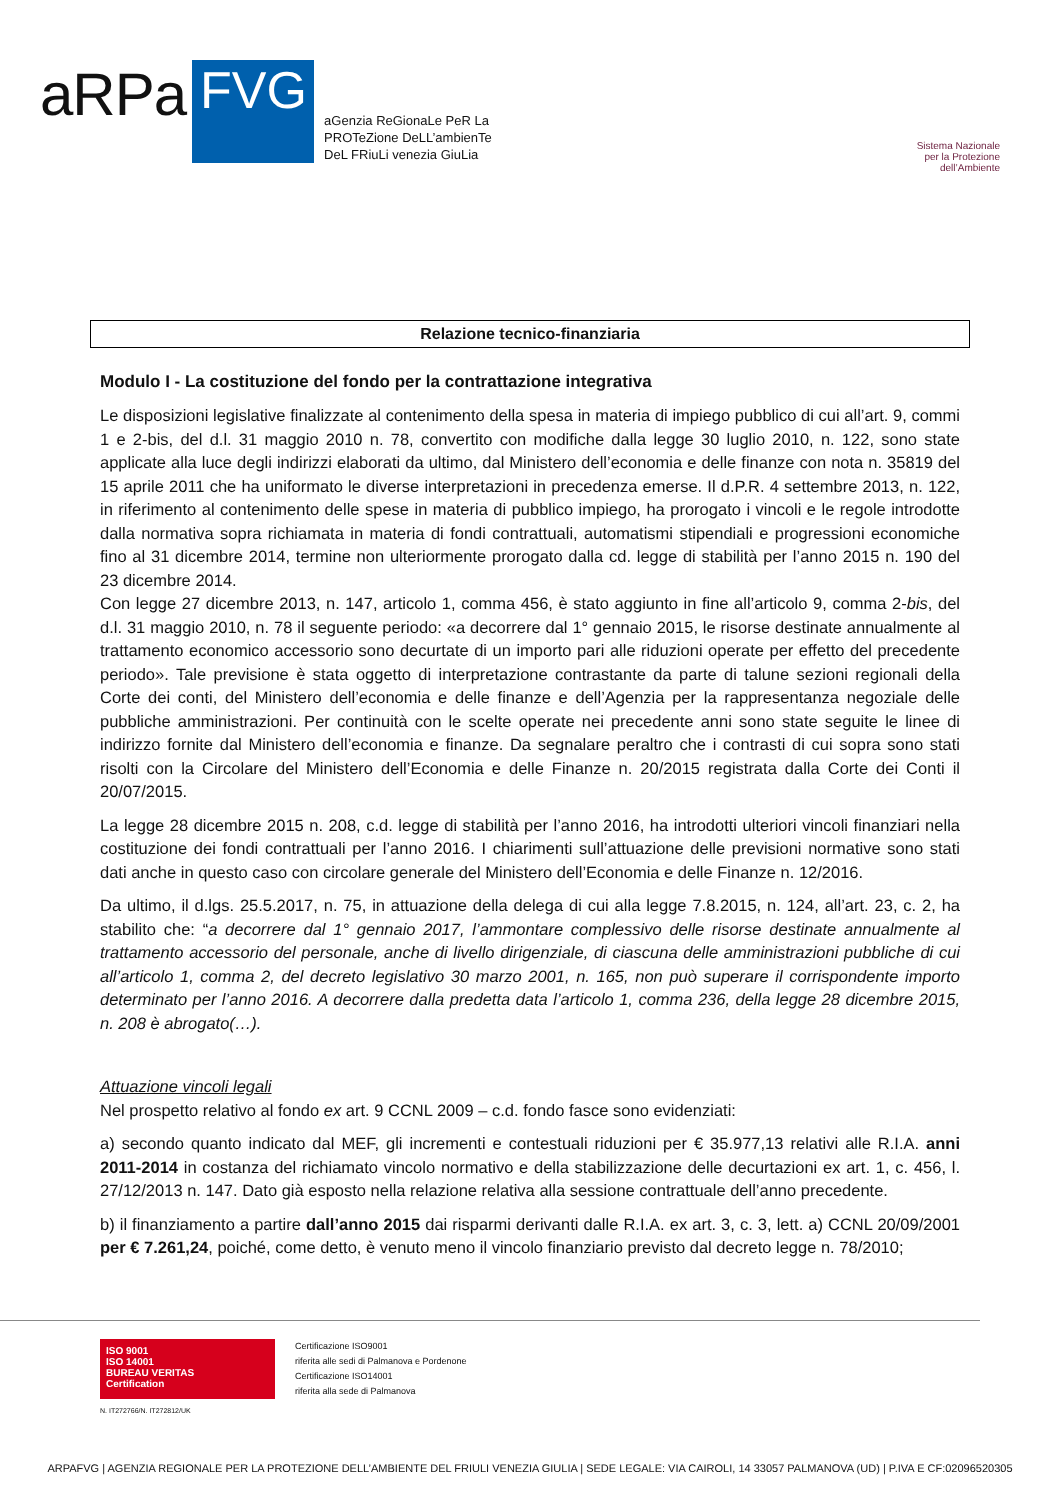aRPa
FVG
aGenzia ReGionaLe PeR La
PROTeZione DeLL’ambienTe
DeL FRiuLi venezia GiuLia
Sistema Nazionale
per la Protezione
dell’Ambiente
Relazione tecnico-finanziaria
Modulo I - La costituzione del fondo per la contrattazione integrativa
Le disposizioni legislative finalizzate al contenimento della spesa in materia di impiego pubblico di cui all’art. 9, commi 1 e 2-bis, del d.l. 31 maggio 2010 n. 78, convertito con modifiche dalla legge 30 luglio 2010, n. 122, sono state applicate alla luce degli indirizzi elaborati da ultimo, dal Ministero dell’economia e delle finanze con nota n. 35819 del 15 aprile 2011 che ha uniformato le diverse interpretazioni in precedenza emerse. Il d.P.R. 4 settembre 2013, n. 122, in riferimento al contenimento delle spese in materia di pubblico impiego, ha prorogato i vincoli e le regole introdotte dalla normativa sopra richiamata in materia di fondi contrattuali, automatismi stipendiali e progressioni economiche fino al 31 dicembre 2014, termine non ulteriormente prorogato dalla cd. legge di stabilità per l’anno 2015 n. 190 del 23 dicembre 2014.
Con legge 27 dicembre 2013, n. 147, articolo 1, comma 456, è stato aggiunto in fine all’articolo 9, comma 2-bis, del d.l. 31 maggio 2010, n. 78 il seguente periodo: «a decorrere dal 1° gennaio 2015, le risorse destinate annualmente al trattamento economico accessorio sono decurtate di un importo pari alle riduzioni operate per effetto del precedente periodo». Tale previsione è stata oggetto di interpretazione contrastante da parte di talune sezioni regionali della Corte dei conti, del Ministero dell’economia e delle finanze e dell’Agenzia per la rappresentanza negoziale delle pubbliche amministrazioni. Per continuità con le scelte operate nei precedente anni sono state seguite le linee di indirizzo fornite dal Ministero dell’economia e finanze. Da segnalare peraltro che i contrasti di cui sopra sono stati risolti con la Circolare del Ministero dell’Economia e delle Finanze n. 20/2015 registrata dalla Corte dei Conti il 20/07/2015.
La legge 28 dicembre 2015 n. 208, c.d. legge di stabilità per l’anno 2016, ha introdotti ulteriori vincoli finanziari nella costituzione dei fondi contrattuali per l’anno 2016. I chiarimenti sull’attuazione delle previsioni normative sono stati dati anche in questo caso con circolare generale del Ministero dell’Economia e delle Finanze n. 12/2016.
Da ultimo, il d.lgs. 25.5.2017, n. 75, in attuazione della delega di cui alla legge 7.8.2015, n. 124, all’art. 23, c. 2, ha stabilito che: “a decorrere dal 1° gennaio 2017, l’ammontare complessivo delle risorse destinate annualmente al trattamento accessorio del personale, anche di livello dirigenziale, di ciascuna delle amministrazioni pubbliche di cui all’articolo 1, comma 2, del decreto legislativo 30 marzo 2001, n. 165, non può superare il corrispondente importo determinato per l’anno 2016. A decorrere dalla predetta data l’articolo 1, comma 236, della legge 28 dicembre 2015, n. 208 è abrogato(…).
Attuazione vincoli legali
Nel prospetto relativo al fondo ex art. 9 CCNL 2009 – c.d. fondo fasce sono evidenziati:
a) secondo quanto indicato dal MEF, gli incrementi e contestuali riduzioni per € 35.977,13 relativi alle R.I.A. anni 2011-2014 in costanza del richiamato vincolo normativo e della stabilizzazione delle decurtazioni ex art. 1, c. 456, l. 27/12/2013 n. 147. Dato già esposto nella relazione relativa alla sessione contrattuale dell’anno precedente.
b) il finanziamento a partire dall’anno 2015 dai risparmi derivanti dalle R.I.A. ex art. 3, c. 3, lett. a) CCNL 20/09/2001 per € 7.261,24, poiché, come detto, è venuto meno il vincolo finanziario previsto dal decreto legge n. 78/2010;
ISO 9001
ISO 14001
BUREAU VERITAS
Certification
N. IT272766/N. IT272812/UK
Certificazione ISO9001
riferita alle sedi di Palmanova e Pordenone
Certificazione ISO14001
riferita alla sede di Palmanova
ARPAFVG | AGENZIA REGIONALE PER LA PROTEZIONE DELL’AMBIENTE DEL FRIULI VENEZIA GIULIA | SEDE LEGALE: VIA CAIROLI, 14 33057 PALMANOVA (UD) | P.IVA E CF:02096520305